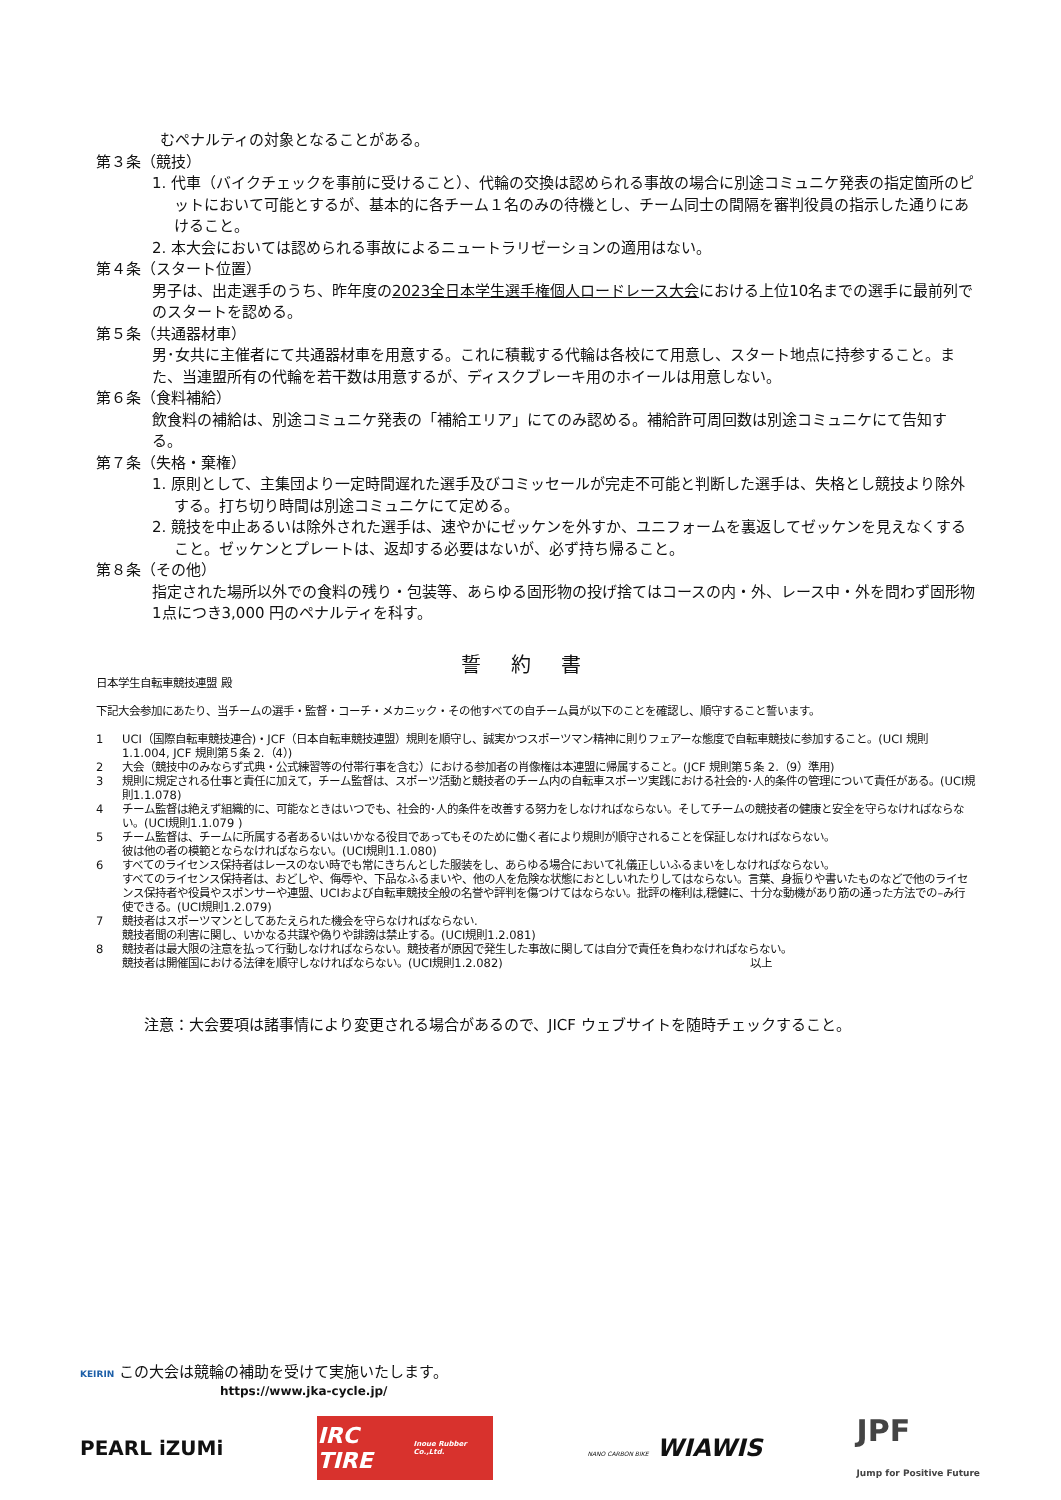むペナルティの対象となることがある。
第３条（競技）
1. 代車（バイクチェックを事前に受けること）、代輪の交換は認められる事故の場合に別途コミュニケ発表の指定箇所のピットにおいて可能とするが、基本的に各チーム１名のみの待機とし、チーム同士の間隔を審判役員の指示した通りにあけること。
2. 本大会においては認められる事故によるニュートラリゼーションの適用はない。
第４条（スタート位置）
男子は、出走選手のうち、昨年度の2023全日本学生選手権個人ロードレース大会における上位10名までの選手に最前列でのスタートを認める。
第５条（共通器材車）
男･女共に主催者にて共通器材車を用意する。これに積載する代輪は各校にて用意し、スタート地点に持参すること。また、当連盟所有の代輪を若干数は用意するが、ディスクブレーキ用のホイールは用意しない。
第６条（食料補給）
飲食料の補給は、別途コミュニケ発表の「補給エリア」にてのみ認める。補給許可周回数は別途コミュニケにて告知する。
第７条（失格・棄権）
1. 原則として、主集団より一定時間遅れた選手及びコミッセールが完走不可能と判断した選手は、失格とし競技より除外する。打ち切り時間は別途コミュニケにて定める。
2. 競技を中止あるいは除外された選手は、速やかにゼッケンを外すか、ユニフォームを裏返してゼッケンを見えなくすること。ゼッケンとプレートは、返却する必要はないが、必ず持ち帰ること。
第８条（その他）
指定された場所以外での食料の残り・包装等、あらゆる固形物の投げ捨てはコースの内・外、レース中・外を問わず固形物1点につき3,000 円のペナルティを科す。
誓約書
日本学生自転車競技連盟 殿
下記大会参加にあたり、当チームの選手・監督・コーチ・メカニック・その他すべての自チーム員が以下のことを確認し、順守すること誓います。
1 UCI（国際自転車競技連合)・JCF（日本自転車競技連盟）規則を順守し、誠実かつスポーツマン精神に則りフェアーな態度で自転車競技に参加すること。(UCI 規則 1.1.004, JCF 規則第５条 2.（4）)
2 大会（競技中のみならず式典・公式練習等の付帯行事を含む）における参加者の肖像権は本連盟に帰属すること。(JCF 規則第５条 2.（9）準用)
3 規則に規定される仕事と責任に加えて，チーム監督は、スポーツ活動と競技者のチーム内の自転車スポーツ実践における社会的･人的条件の管理について責任がある。(UCI規則1.1.078)
4 チーム監督は絶えず組織的に、可能なときはいつでも、社会的･人的条件を改善する努力をしなければならない。そしてチームの競技者の健康と安全を守らなければならない。(UCI規則1.1.079 )
5 チーム監督は、チームに所属する者あるいはいかなる役目であってもそのために働く者により規則が順守されることを保証しなければならない。
彼は他の者の模範とならなければならない。(UCI規則1.1.080)
6 すべてのライセンス保持者はレースのない時でも常にきちんとした服装をし、あらゆる場合において礼儀正しいふるまいをしなければならない。
すべてのライセンス保持者は、おどしや、侮辱や、下品なふるまいや、他の人を危険な状態におとしいれたりしてはならない。言葉、身振りや書いたものなどで他のライセンス保持者や役員やスポンサーや連盟、UCIおよび自転車競技全般の名誉や評判を傷つけてはならない。批評の権利は,穏健に、十分な動機があり筋の通った方法での–み行使できる。(UCI規則1.2.079)
7 競技者はスポーツマンとしてあたえられた機会を守らなければならない.
競技者間の利害に関し、いかなる共謀や偽りや誹謗は禁止する。(UCI規則1.2.081)
8 競技者は最大限の注意を払って行動しなければならない。競技者が原因で発生した事故に関しては自分で責任を負わなければならない。
競技者は開催国における法律を順守しなければならない。(UCI規則1.2.082) 以上
注意：大会要項は諸事情により変更される場合があるので、JICF ウェブサイトを随時チェックすること。
KEIRIN この大会は競輪の補助を受けて実施いたします。
https://www.jka-cycle.jp/
PEARL iZUMi
IRC TIRE
Inoue Rubber Co.,Ltd.
NANO CARBON BIKE WIAWIS JPF
Jump for Positive Future